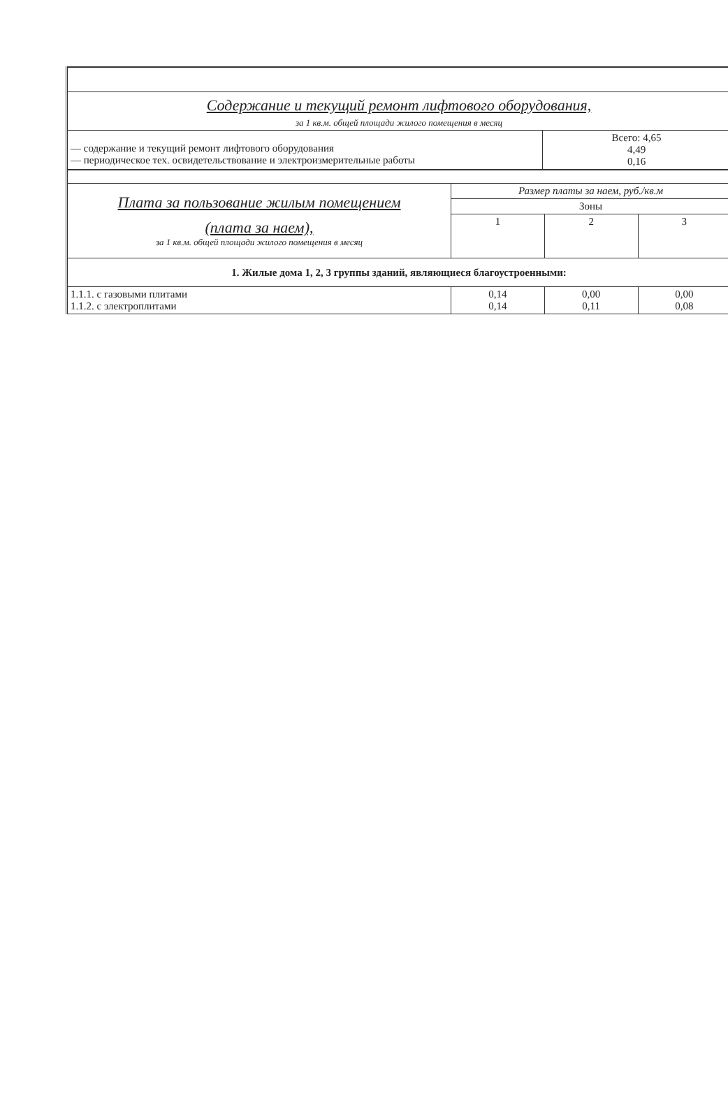| Содержание и текущий ремонт лифтового оборудования, | |
| за 1 кв.м. общей площади жилого помещения в месяц | |
| — содержание и текущий ремонт лифтового оборудования — периодическое тех. освидетельствование и электроизмерительные работы | Всего: 4,65 4,49 0,16 |
| Плата за пользование жилым помещением (плата за наем), за 1 кв.м. общей площади жилого помещения в месяц | Размер платы за наем, руб./кв.м | | |
| | Зоны | | |
| | 1 | 2 | 3 |
| 1. Жилые дома 1, 2, 3 группы зданий, являющиеся благоустроенными: | | | |
| 1.1.1. с газовыми плитами 1.1.2. с электроплитами | 0,14 0,14 | 0,00 0,11 | 0,00 0,08 |